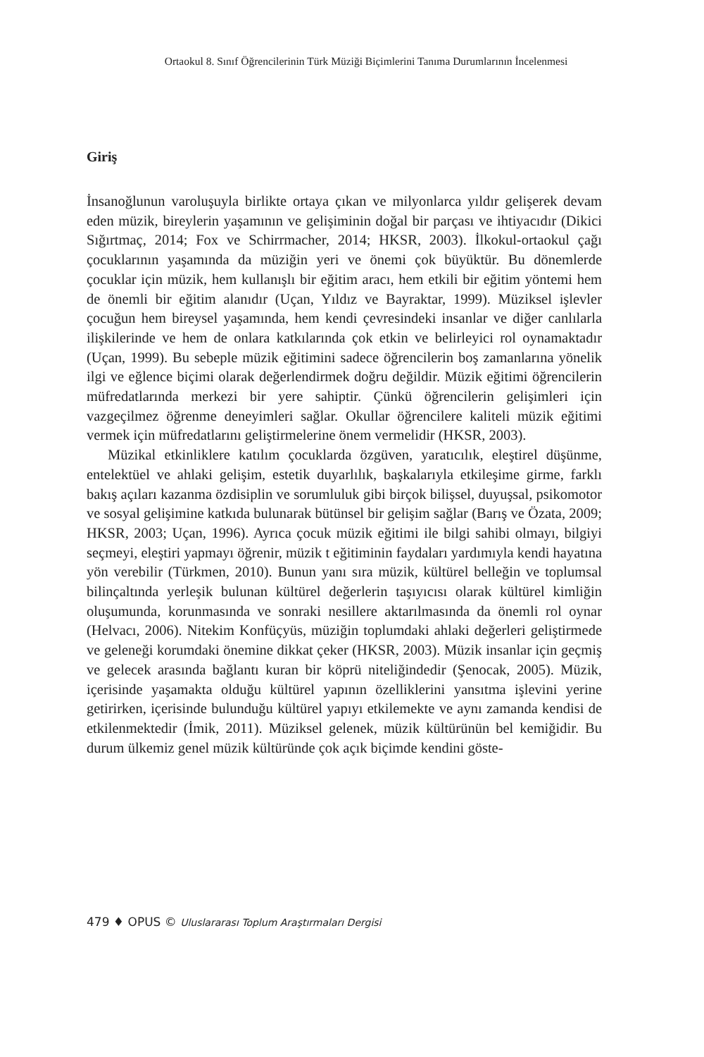Ortaokul 8. Sınıf Öğrencilerinin Türk Müziği Biçimlerini Tanıma Durumlarının İncelenmesi
Giriş
İnsanoğlunun varoluşuyla birlikte ortaya çıkan ve milyonlarca yıldır gelişerek devam eden müzik, bireylerin yaşamının ve gelişiminin doğal bir parçası ve ihtiyacıdır (Dikici Sığırtmaç, 2014; Fox ve Schirrmacher, 2014; HKSR, 2003). İlkokul-ortaokul çağı çocuklarının yaşamında da müziğin yeri ve önemi çok büyüktür. Bu dönemlerde çocuklar için müzik, hem kullanışlı bir eğitim aracı, hem etkili bir eğitim yöntemi hem de önemli bir eğitim alanıdır (Uçan, Yıldız ve Bayraktar, 1999). Müziksel işlevler çocuğun hem bireysel yaşamında, hem kendi çevresindeki insanlar ve diğer canlılarla ilişkilerinde ve hem de onlara katkılarında çok etkin ve belirleyici rol oynamaktadır (Uçan, 1999). Bu sebeple müzik eğitimini sadece öğrencilerin boş zamanlarına yönelik ilgi ve eğlence biçimi olarak değerlendirmek doğru değildir. Müzik eğitimi öğrencilerin müfredatlarında merkezi bir yere sahiptir. Çünkü öğrencilerin gelişimleri için vazgeçilmez öğrenme deneyimleri sağlar. Okullar öğrencilere kaliteli müzik eğitimi vermek için müfredatlarını geliştirmelerine önem vermelidir (HKSR, 2003).
Müzikal etkinliklere katılım çocuklarda özgüven, yaratıcılık, eleştirel düşünme, entelektüel ve ahlaki gelişim, estetik duyarlılık, başkalarıyla etkileşime girme, farklı bakış açıları kazanma özdisiplin ve sorumluluk gibi birçok bilişsel, duyuşsal, psikomotor ve sosyal gelişimine katkıda bulunarak bütünsel bir gelişim sağlar (Barış ve Özata, 2009; HKSR, 2003; Uçan, 1996). Ayrıca çocuk müzik eğitimi ile bilgi sahibi olmayı, bilgiyi seçmeyi, eleştiri yapmayı öğrenir, müzik t eğitiminin faydaları yardımıyla kendi hayatına yön verebilir (Türkmen, 2010). Bunun yanı sıra müzik, kültürel belleğin ve toplumsal bilinçaltında yerleşik bulunan kültürel değerlerin taşıyıcısı olarak kültürel kimliğin oluşumunda, korunmasında ve sonraki nesillere aktarılmasında da önemli rol oynar (Helvacı, 2006). Nitekim Konfüçyüs, müziğin toplumdaki ahlaki değerleri geliştirmede ve geleneği korumdaki önemine dikkat çeker (HKSR, 2003). Müzik insanlar için geçmiş ve gelecek arasında bağlantı kuran bir köprü niteliğindedir (Şenocak, 2005). Müzik, içerisinde yaşamakta olduğu kültürel yapının özelliklerini yansıtma işlevini yerine getirirken, içerisinde bulunduğu kültürel yapıyı etkilemekte ve aynı zamanda kendisi de etkilenmektedir (İmik, 2011). Müziksel gelenek, müzik kültürünün bel kemiğidir. Bu durum ülkemiz genel müzik kültüründe çok açık biçimde kendini göste-
479 ♦ OPUS © Uluslararası Toplum Araştırmaları Dergisi